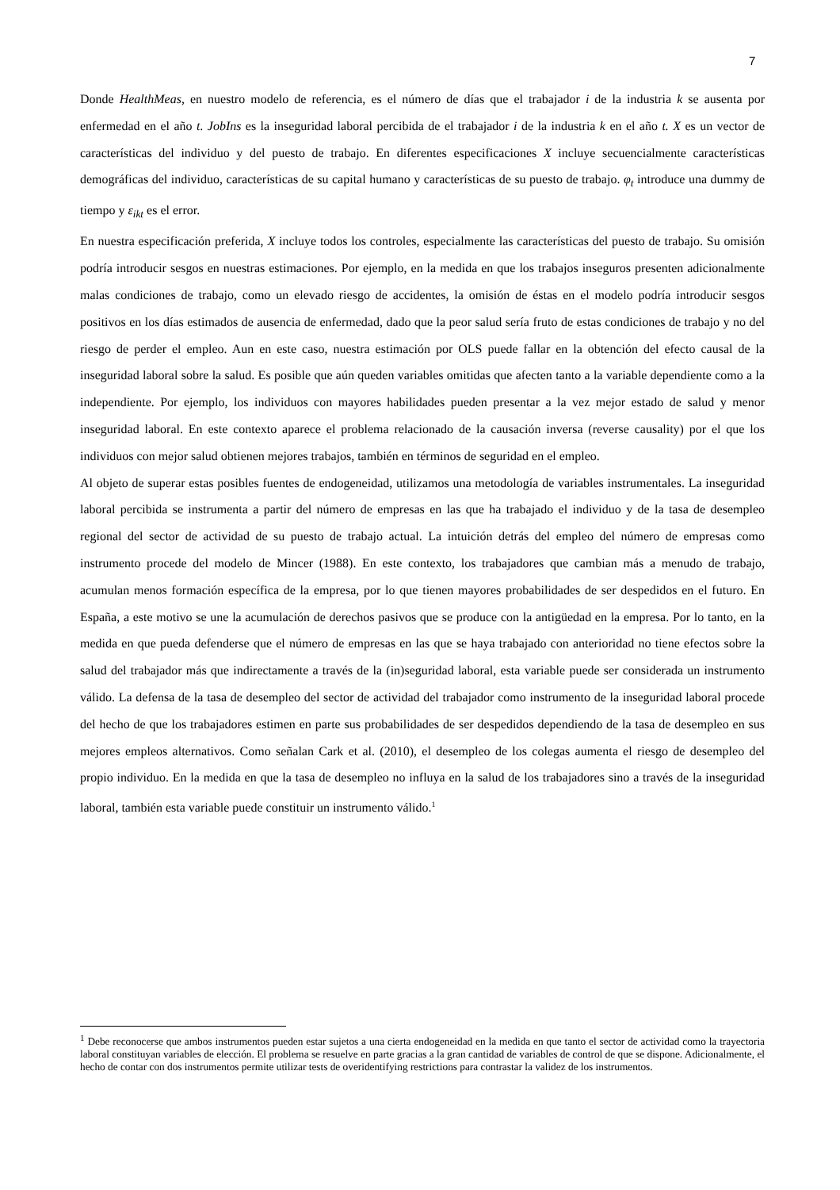7
Donde HealthMeas, en nuestro modelo de referencia, es el número de días que el trabajador i de la industria k se ausenta por enfermedad en el año t. JobIns es la inseguridad laboral percibida de el trabajador i de la industria k en el año t. X es un vector de características del individuo y del puesto de trabajo. En diferentes especificaciones X incluye secuencialmente características demográficas del individuo, características de su capital humano y características de su puesto de trabajo. φ<sub>t</sub> introduce una dummy de tiempo y ε<sub>ikt</sub> es el error.
En nuestra especificación preferida, X incluye todos los controles, especialmente las características del puesto de trabajo. Su omisión podría introducir sesgos en nuestras estimaciones. Por ejemplo, en la medida en que los trabajos inseguros presenten adicionalmente malas condiciones de trabajo, como un elevado riesgo de accidentes, la omisión de éstas en el modelo podría introducir sesgos positivos en los días estimados de ausencia de enfermedad, dado que la peor salud sería fruto de estas condiciones de trabajo y no del riesgo de perder el empleo. Aun en este caso, nuestra estimación por OLS puede fallar en la obtención del efecto causal de la inseguridad laboral sobre la salud. Es posible que aún queden variables omitidas que afecten tanto a la variable dependiente como a la independiente. Por ejemplo, los individuos con mayores habilidades pueden presentar a la vez mejor estado de salud y menor inseguridad laboral. En este contexto aparece el problema relacionado de la causación inversa (reverse causality) por el que los individuos con mejor salud obtienen mejores trabajos, también en términos de seguridad en el empleo.
Al objeto de superar estas posibles fuentes de endogeneidad, utilizamos una metodología de variables instrumentales. La inseguridad laboral percibida se instrumenta a partir del número de empresas en las que ha trabajado el individuo y de la tasa de desempleo regional del sector de actividad de su puesto de trabajo actual. La intuición detrás del empleo del número de empresas como instrumento procede del modelo de Mincer (1988). En este contexto, los trabajadores que cambian más a menudo de trabajo, acumulan menos formación específica de la empresa, por lo que tienen mayores probabilidades de ser despedidos en el futuro. En España, a este motivo se une la acumulación de derechos pasivos que se produce con la antigüedad en la empresa. Por lo tanto, en la medida en que pueda defenderse que el número de empresas en las que se haya trabajado con anterioridad no tiene efectos sobre la salud del trabajador más que indirectamente a través de la (in)seguridad laboral, esta variable puede ser considerada un instrumento válido. La defensa de la tasa de desempleo del sector de actividad del trabajador como instrumento de la inseguridad laboral procede del hecho de que los trabajadores estimen en parte sus probabilidades de ser despedidos dependiendo de la tasa de desempleo en sus mejores empleos alternativos. Como señalan Cark et al. (2010), el desempleo de los colegas aumenta el riesgo de desempleo del propio individuo. En la medida en que la tasa de desempleo no influya en la salud de los trabajadores sino a través de la inseguridad laboral, también esta variable puede constituir un instrumento válido.<sup>1</sup>
<sup>1</sup> Debe reconocerse que ambos instrumentos pueden estar sujetos a una cierta endogeneidad en la medida en que tanto el sector de actividad como la trayectoria laboral constituyan variables de elección. El problema se resuelve en parte gracias a la gran cantidad de variables de control de que se dispone. Adicionalmente, el hecho de contar con dos instrumentos permite utilizar tests de overidentifying restrictions para contrastar la validez de los instrumentos.